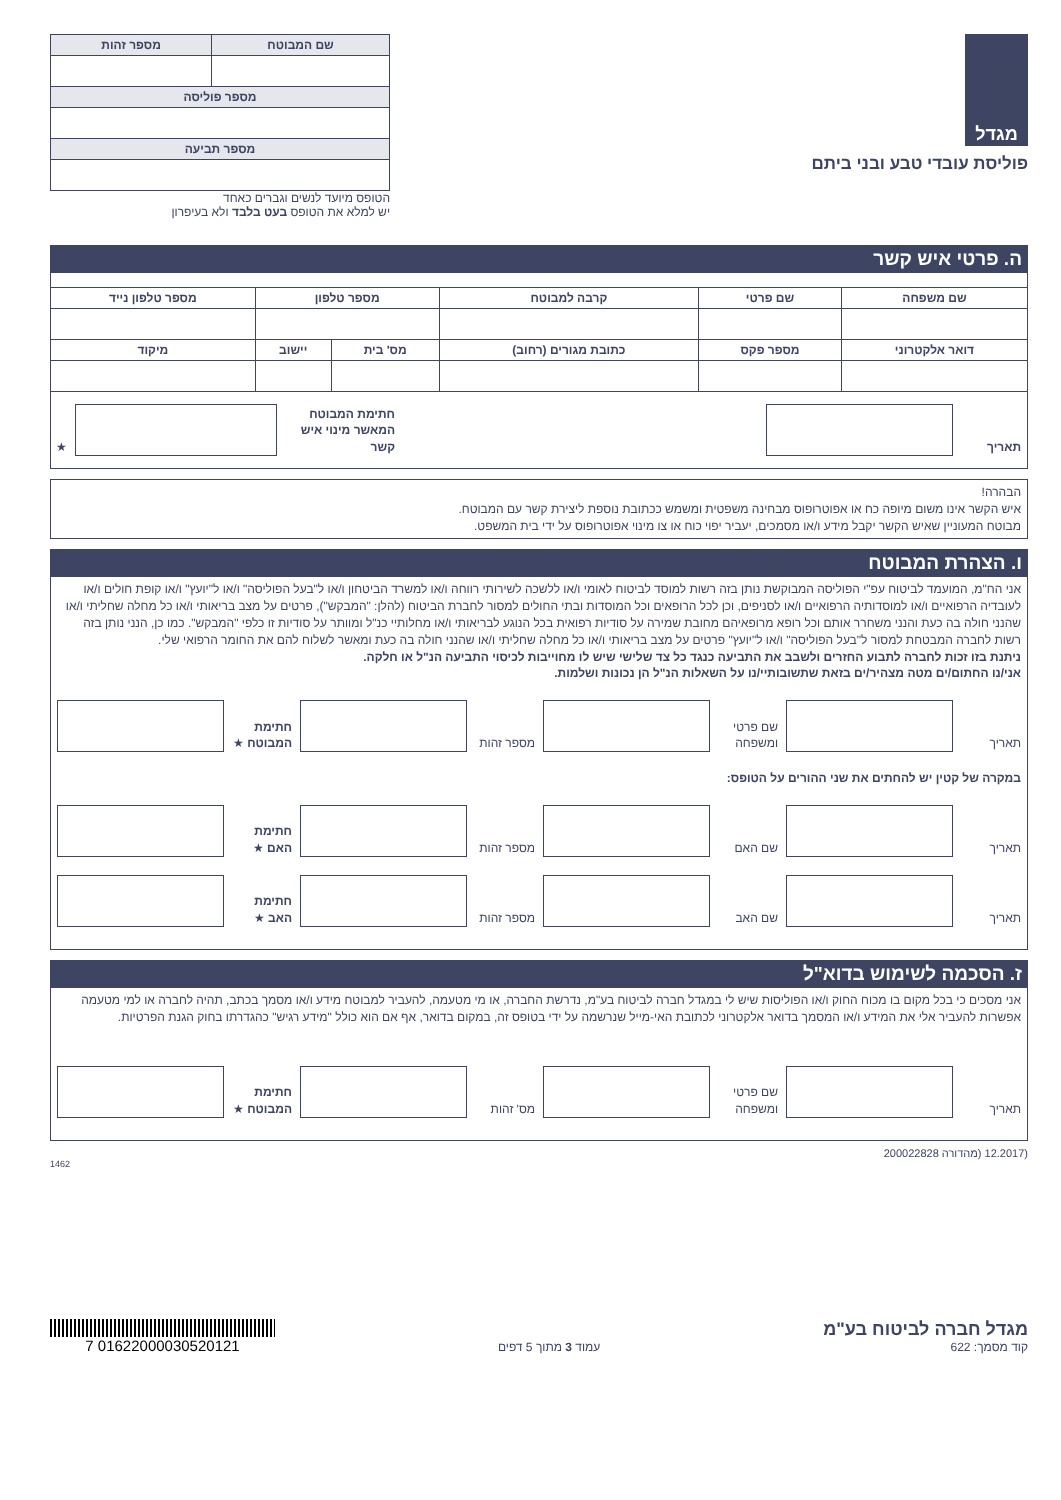מגדל
פוליסת עובדי טבע ובני ביתם
| שם המבוטח | מספר זהות |
| --- | --- |
| מספר פוליסה | |
| מספר תביעה | |
הטופס מיועד לנשים וגברים כאחד
יש למלא את הטופס בעט בלבד ולא בעיפרון
ה. פרטי איש קשר
| שם משפחה | שם פרטי | קרבה למבוטח | מספר טלפון | | מספר טלפון נייד |
| --- | --- | --- | --- | --- | --- |
| דואר אלקטרוני | מספר פקס | כתובת מגורים (רחוב) | מס' בית | יישוב | מיקוד |
תאריך
חתימת המבוטח המאשר מינוי איש קשר
★
הבהרה!
איש הקשר אינו משום מיופה כח או אפוטרופוס מבחינה משפטית ומשמש ככתובת נוספת ליצירת קשר עם המבוטח.
מבוטח המעוניין שאיש הקשר יקבל מידע ו/או מסמכים, יעביר יפוי כוח או צו מינוי אפוטרופוס על ידי בית המשפט.
ו. הצהרת המבוטח
אני הח"מ, המועמד לביטוח עפ"י הפוליסה המבוקשת נותן בזה רשות למוסד לביטוח לאומי ו/או ללשכה לשירותי רווחה ו/או למשרד הביטחון ו/או ל"בעל הפוליסה" ו/או ל"יועץ" ו/או קופת חולים ו/או לעובדיה הרפואיים ו/או למוסדותיה הרפואיים ו/או לסניפים, וכן לכל הרופאים וכל המוסדות ובתי החולים למסור לחברת הביטוח (להלן: "המבקש"), פרטים על מצב בריאותי ו/או כל מחלה שחליתי ו/או שהנני חולה בה כעת והנני משחרר אותם וכל רופא מרופאיהם מחובת שמירה על סודיות רפואית בכל הנוגע לבריאותי ו/או מחלותיי כנ"ל ומוותר על סודיות זו כלפי "המבקש". כמו כן, הנני נותן בזה רשות לחברה המבטחת למסור ל"בעל הפוליסה" ו/או ל"יועץ" פרטים על מצב בריאותי ו/או כל מחלה שחליתי ו/או שהנני חולה בה כעת ומאשר לשלוח להם את החומר הרפואי שלי.
ניתנת בזו זכות לחברה לתבוע החזרים ולשבב את התביעה כנגד כל צד שלישי שיש לו מחוייבות לכיסוי התביעה הנ"ל או חלקה.
אני/נו החתום/ים מטה מצהיר/ים בזאת שתשובותיי/נו על השאלות הנ"ל הן נכונות ושלמות.
תאריך
שם פרטי ומשפחה
מספר זהות
חתימת המבוטח ★
במקרה של קטין יש להחתים את שני ההורים על הטופס:
תאריך
שם האם
מספר זהות
חתימת האם ★
תאריך
שם האב
מספר זהות
חתימת האב ★
ז. הסכמה לשימוש בדוא"ל
אני מסכים כי בכל מקום בו מכוח החוק ו/או הפוליסות שיש לי במגדל חברה לביטוח בע"מ, נדרשת החברה, או מי מטעמה, להעביר למבוטח מידע ו/או מסמך בכתב, תהיה לחברה או למי מטעמה אפשרות להעביר אלי את המידע ו/או המסמך בדואר אלקטרוני לכתובת האי-מייל שנרשמה על ידי בטופס זה, במקום בדואר, אף אם הוא כולל "מידע רגיש" כהגדרתו בחוק הגנת הפרטיות.
תאריך
שם פרטי ומשפחה
מס' זהות
חתימת המבוטח ★
(12.2017 (מהדורה 200022828
1462
מגדל חברה לביטוח בע"מ
קוד מסמך: 622
עמוד 3 מתוך 5 דפים
01622000030520121 7